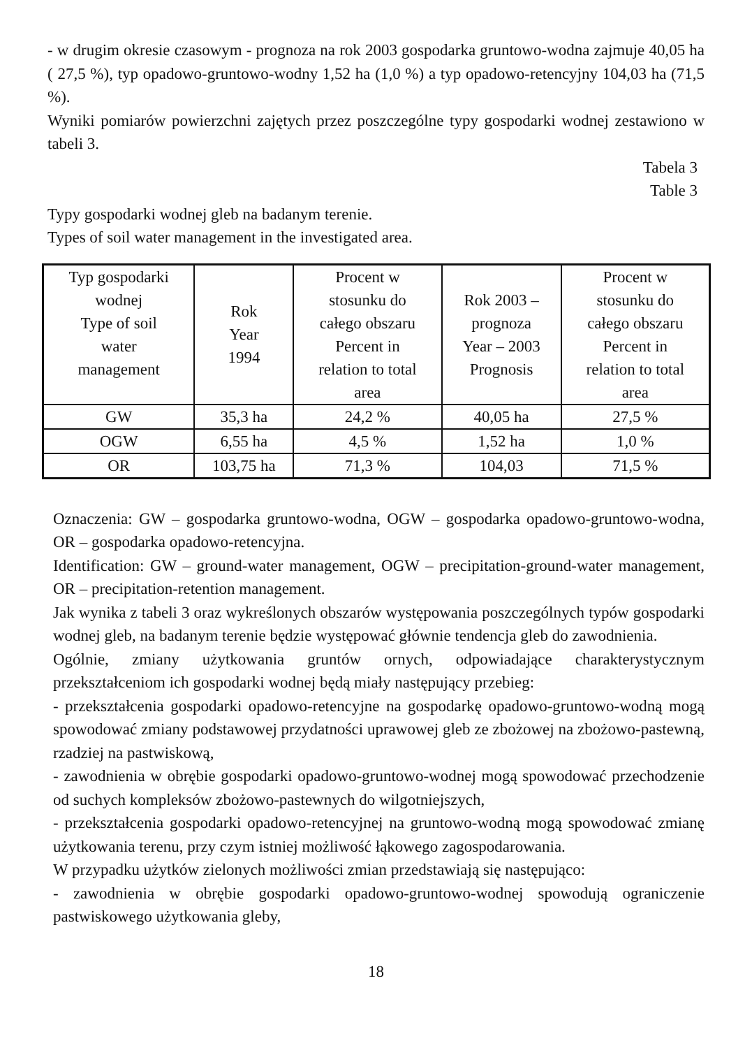- w drugim okresie czasowym - prognoza na rok 2003 gospodarka gruntowo-wodna zajmuje 40,05 ha ( 27,5 %), typ opadowo-gruntowo-wodny 1,52 ha (1,0 %) a typ opadowo-retencyjny 104,03 ha (71,5 %).
Wyniki pomiarów powierzchni zajętych przez poszczególne typy gospodarki wodnej zestawiono w tabeli 3.
Tabela 3
Table 3
Typy gospodarki wodnej gleb na badanym terenie.
Types of soil water management in the investigated area.
| Typ gospodarki wodnej Type of soil water management | Rok Year 1994 | Procent w stosunku do całego obszaru Percent in relation to total area | Rok 2003 – prognoza Year – 2003 Prognosis | Procent w stosunku do całego obszaru Percent in relation to total area |
| GW | 35,3 ha | 24,2 % | 40,05 ha | 27,5 % |
| OGW | 6,55 ha | 4,5 % | 1,52 ha | 1,0 % |
| OR | 103,75 ha | 71,3 % | 104,03 | 71,5 % |
Oznaczenia: GW – gospodarka gruntowo-wodna, OGW – gospodarka opadowo-gruntowo-wodna, OR – gospodarka opadowo-retencyjna.
Identification: GW – ground-water management, OGW – precipitation-ground-water management, OR – precipitation-retention management.
Jak wynika z tabeli 3 oraz wykreślonych obszarów występowania poszczególnych typów gospodarki wodnej gleb, na badanym terenie będzie występować głównie tendencja gleb do zawodnienia.
Ogólnie, zmiany użytkowania gruntów ornych, odpowiadające charakterystycznym przekształceniom ich gospodarki wodnej będą miały następujący przebieg:
- przekształcenia gospodarki opadowo-retencyjne na gospodarkę opadowo-gruntowo-wodną mogą spowodować zmiany podstawowej przydatności uprawowej gleb ze zbożowej na zbożowo-pastewną, rzadziej na pastwiskową,
- zawodnienia w obrębie gospodarki opadowo-gruntowo-wodnej mogą spowodować przechodzenie od suchych kompleksów zbożowo-pastewnych do wilgotniejszych,
- przekształcenia gospodarki opadowo-retencyjnej na gruntowo-wodną mogą spowodować zmianę użytkowania terenu, przy czym istniej możliwość łąkowego zagospodarowania.
W przypadku użytków zielonych możliwości zmian przedstawiają się następująco:
- zawodnienia w obrębie gospodarki opadowo-gruntowo-wodnej spowodują ograniczenie pastwiskowego użytkowania gleby,
18